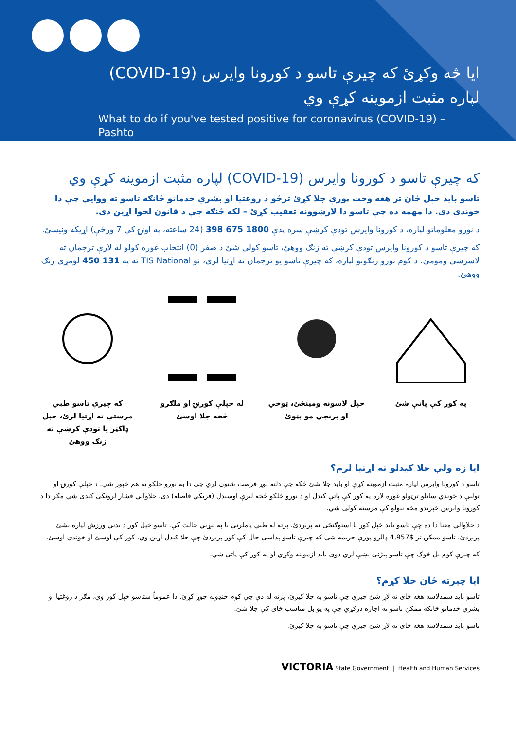ايا څه وکړئ که چيرې تاسو د کورونا وايرس (COVID-19)
لپاره مثبت ازموينه کړې وي
What to do if you've tested positive for coronavirus (COVID-19) –
Pashto
که چيرې تاسو د کورونا وايرس (COVID-19) لپاره مثبت ازموينه کړې وي
تاسو بايد خپل ځان تر هغه وخت پورې جلا کړئ ترڅو د روغتيا او بشري خدماتو څانګه تاسو ته ووايي چې دا خوندي دی. دا مهمه ده چې تاسو دا لارښوونه تعقيب کړئ – لکه څنګه چې د قانون لخوا اړين دی.
د نورو معلوماتو لپاره، د کورونا وايرس تودې کرښې سره پدې 1800 675 398 (24 ساعته، په اونۍ کې 7 ورځې) اړيکه ونيسئ.
که چيرې تاسو د کورونا وايرس تودې کرښې ته زنګ ووهئ، تاسو کولی شئ د صفر (0) انتخاب غوره کولو له لارې ترجمان ته لاسرسی ومومئ. د کوم نورو زنګونو لپاره، که چيرې تاسو يو ترجمان ته اړتيا لرئ، نو TIS National ته په 131 450 لومړی زنګ ووهئ.
په کور کې پاتې شئ خپل لاسونه ومينځئ، ټوخي او پرنجي مو پټوئ
له خپلې کورنۍ او ملګرو څخه جلا اوسئ
که چيرې تاسو طبي مرستې ته اړتيا لرئ، خپل ډاکټر يا تودې کرښې ته زنګ ووهئ
ايا زه ولې جلا کيدلو ته اړتيا لرم؟
تاسو د کورونا وايرس لپاره مثبت ازموينه کړې او بايد جلا شئ څکه چې دلته لوړ فرصت شتون لري چې دا به نورو خلکو ته هم خپور شي. د خپلې کورنۍ او تولنې د خوندي ساتلو ترټولو غوره لاره په کور کې پاتې کيدل او د نورو خلکو څخه ليرې اوسيدل (فزيکي فاصله) دی. جلاوالي فشار لرونکی کيدی شي مګر دا د کورونا وايرس خپريدو مخه نيولو کې مرسته کولی شي.
د جلاوالي معنا دا ده چې تاسو بايد خپل کور يا استوګنځی نه پريږدئ، پرته له طبي پاملرنې يا په بيړني حالت کې. تاسو خپل کور د بدني ورزش لپاره نشئ پريږدئ. تاسو ممکن تر $4,957 ډالرو پورې جريمه شي که چيرې تاسو پداسې حال کې کور پريږدئ چې جلا کيدل اړين وي. کور کې اوسئ او خوندي اوسئ.
که چيرې کوم بل څوک چې تاسو پيژنئ نښې لري دوی بايد ازموينه وکړي او په کور کې پاتې شي.
ايا چيرته ځان جلا کړم؟
تاسو بايد سمدلاسه هغه ځای ته لاړ شئ چيرې چې تاسو به جلا کيږئ، پرته له دې چې کوم خنډونه جوړ کړئ. دا عموماً ستاسو خپل کور وي، مګر د روغتيا او بشري خدماتو څانګه ممکن تاسو ته اجازه درکړي چې په يو بل مناسب ځای کې جلا شئ.
تاسو بايد سمدلاسه هغه ځای ته لاړ شئ چيرې چې تاسو به جلا کيږئ.
VICTORIA State Government | Health and Human Services